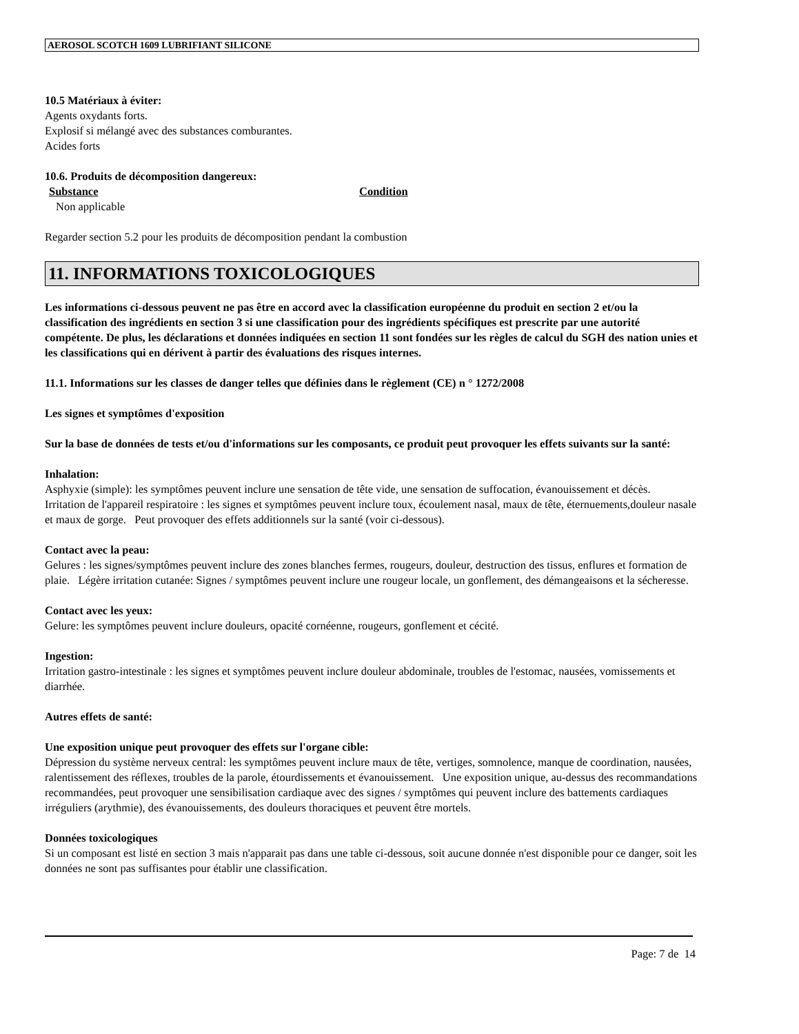AEROSOL SCOTCH 1609 LUBRIFIANT SILICONE
10.5 Matériaux à éviter:
Agents oxydants forts.
Explosif si mélangé avec des substances comburantes.
Acides forts
10.6. Produits de décomposition dangereux:
Substance Condition
Non applicable
Regarder section 5.2 pour les produits de décomposition pendant la combustion
11. INFORMATIONS TOXICOLOGIQUES
Les informations ci-dessous peuvent ne pas être en accord avec la classification européenne du produit en section 2 et/ou la classification des ingrédients en section 3 si une classification pour des ingrédients spécifiques est prescrite par une autorité compétente. De plus, les déclarations et données indiquées en section 11 sont fondées sur les règles de calcul du SGH des nation unies et les classifications qui en dérivent à partir des évaluations des risques internes.
11.1. Informations sur les classes de danger telles que définies dans le règlement (CE) n ° 1272/2008
Les signes et symptômes d'exposition
Sur la base de données de tests et/ou d'informations sur les composants, ce produit peut provoquer les effets suivants sur la santé:
Inhalation:
Asphyxie (simple): les symptômes peuvent inclure une sensation de tête vide, une sensation de suffocation, évanouissement et décès. Irritation de l'appareil respiratoire : les signes et symptômes peuvent inclure toux, écoulement nasal, maux de tête, éternuements,douleur nasale et maux de gorge. Peut provoquer des effets additionnels sur la santé (voir ci-dessous).
Contact avec la peau:
Gelures : les signes/symptômes peuvent inclure des zones blanches fermes, rougeurs, douleur, destruction des tissus, enflures et formation de plaie. Légère irritation cutanée: Signes / symptômes peuvent inclure une rougeur locale, un gonflement, des démangeaisons et la sécheresse.
Contact avec les yeux:
Gelure: les symptômes peuvent inclure douleurs, opacité cornéenne, rougeurs, gonflement et cécité.
Ingestion:
Irritation gastro-intestinale : les signes et symptômes peuvent inclure douleur abdominale, troubles de l'estomac, nausées, vomissements et diarrhée.
Autres effets de santé:
Une exposition unique peut provoquer des effets sur l'organe cible:
Dépression du système nerveux central: les symptômes peuvent inclure maux de tête, vertiges, somnolence, manque de coordination, nausées, ralentissement des réflexes, troubles de la parole, étourdissements et évanouissement. Une exposition unique, au-dessus des recommandations recommandées, peut provoquer une sensibilisation cardiaque avec des signes / symptômes qui peuvent inclure des battements cardiaques irréguliers (arythmie), des évanouissements, des douleurs thoraciques et peuvent être mortels.
Données toxicologiques
Si un composant est listé en section 3 mais n'apparait pas dans une table ci-dessous, soit aucune donnée n'est disponible pour ce danger, soit les données ne sont pas suffisantes pour établir une classification.
Page: 7 de 14